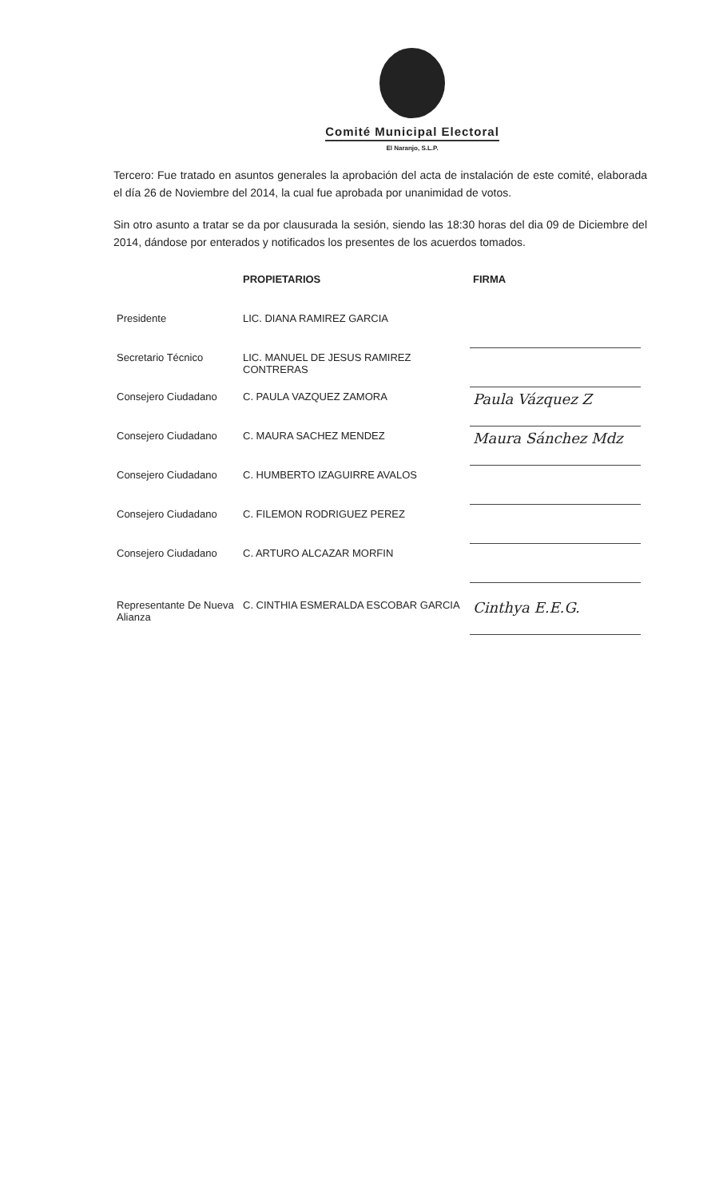Comité Municipal Electoral
El Naranjo, S.L.P.
Tercero: Fue tratado en asuntos generales la aprobación del acta de instalación de este comité, elaborada el día 26 de Noviembre del 2014, la cual fue aprobada por unanimidad de votos.
Sin otro asunto a tratar se da por clausurada la sesión, siendo las 18:30 horas del dia 09 de Diciembre del 2014, dándose por enterados y notificados los presentes de los acuerdos tomados.
| | PROPIETARIOS | FIRMA |
| --- | --- | --- |
| Presidente | LIC. DIANA RAMIREZ GARCIA | |
| Secretario Técnico | LIC. MANUEL DE JESUS RAMIREZ CONTRERAS | |
| Consejero Ciudadano | C. PAULA VAZQUEZ ZAMORA | Paula Vázquez Z |
| Consejero Ciudadano | C. MAURA SACHEZ MENDEZ | Maura Sánchez Mdz |
| Consejero Ciudadano | C. HUMBERTO IZAGUIRRE AVALOS | |
| Consejero Ciudadano | C. FILEMON RODRIGUEZ PEREZ | |
| Consejero Ciudadano | C. ARTURO ALCAZAR MORFIN | |
| Representante De Nueva Alianza | C. CINTHIA ESMERALDA ESCOBAR GARCIA | Cinthya E.E.G. |